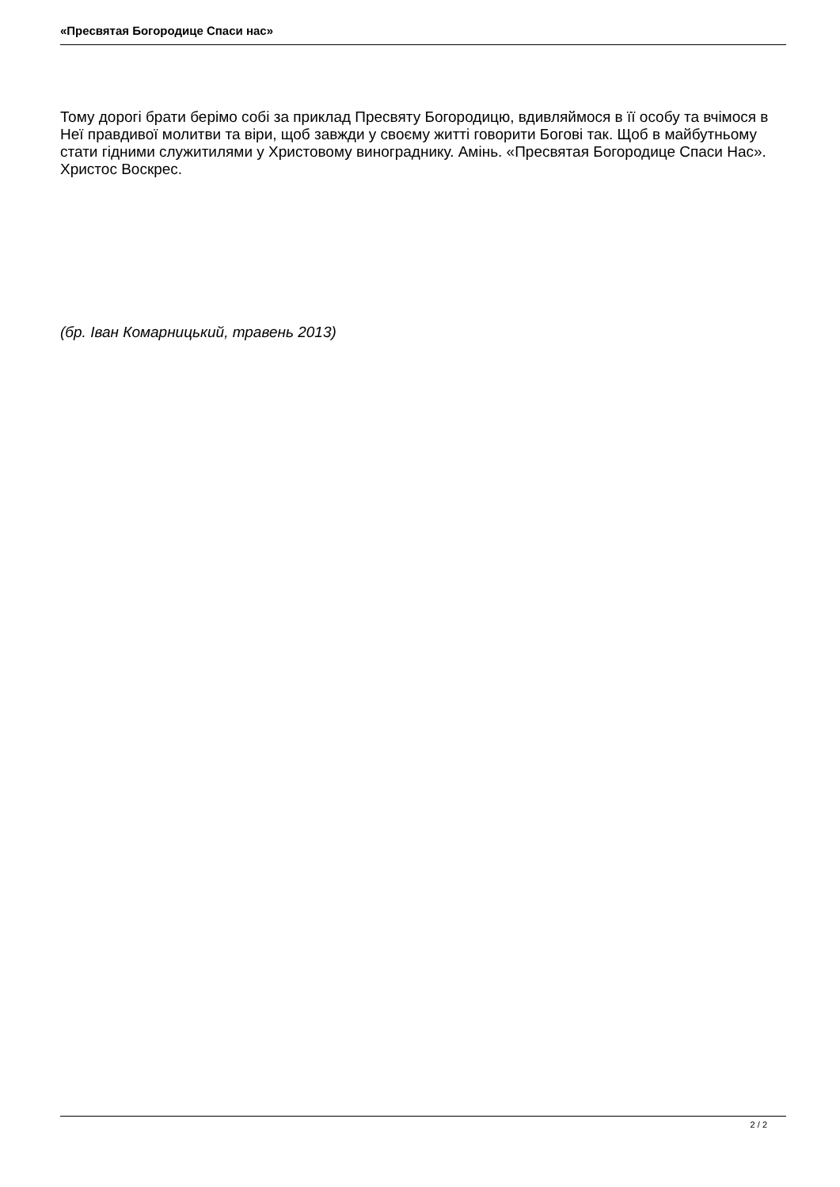«Пресвятая Богородице Спаси нас»
Тому дорогі брати берімо собі за приклад Пресвяту Богородицю, вдивляймося в її особу та вчімося в Неї правдивої молитви та віри, щоб завжди у своєму житті говорити Богові так. Щоб в майбутньому стати гідними служитилями у Христовому винограднику. Амінь. «Пресвятая Богородице Спаси Нас». Христос Воскрес.
(бр. Іван Комарницький, травень 2013)
2 / 2